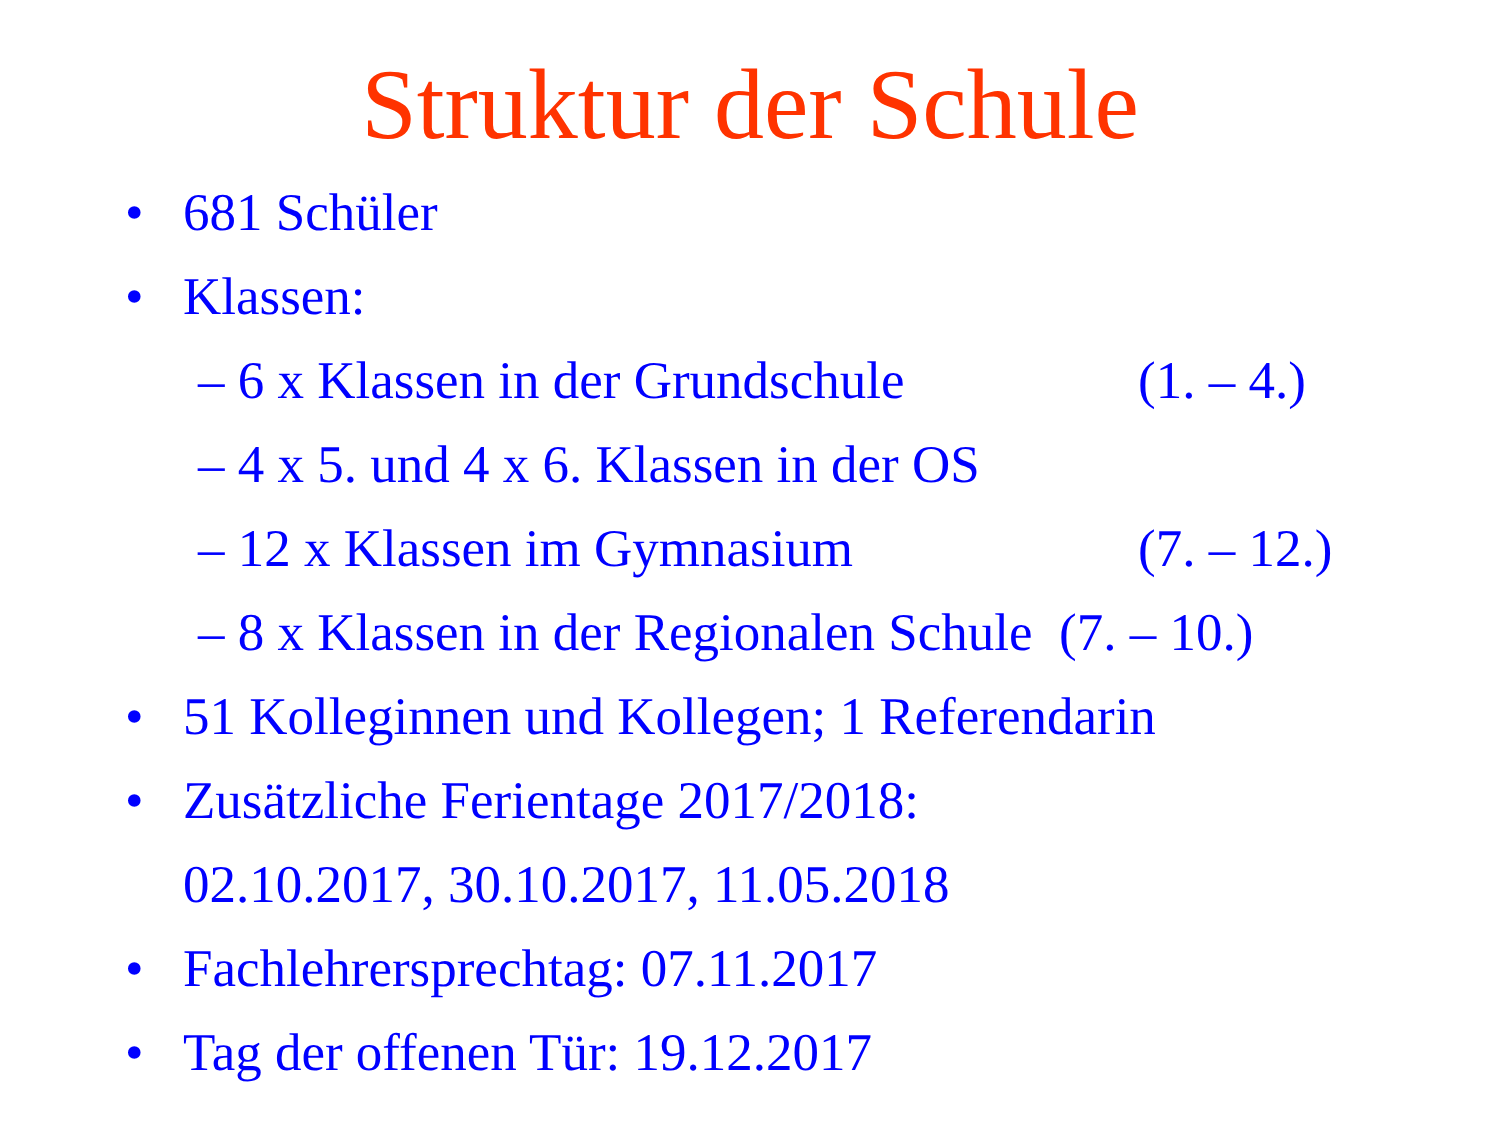Struktur der Schule
• 681 Schüler
• Klassen:
– 6 x Klassen in der Grundschule (1. – 4.)
– 4 x 5. und 4 x 6. Klassen in der OS
– 12 x Klassen im Gymnasium (7. – 12.)
– 8 x Klassen in der Regionalen Schule (7. – 10.)
• 51 Kolleginnen und Kollegen; 1 Referendarin
• Zusätzliche Ferientage 2017/2018:
02.10.2017, 30.10.2017, 11.05.2018
• Fachlehrersprechtag: 07.11.2017
• Tag der offenen Tür: 19.12.2017